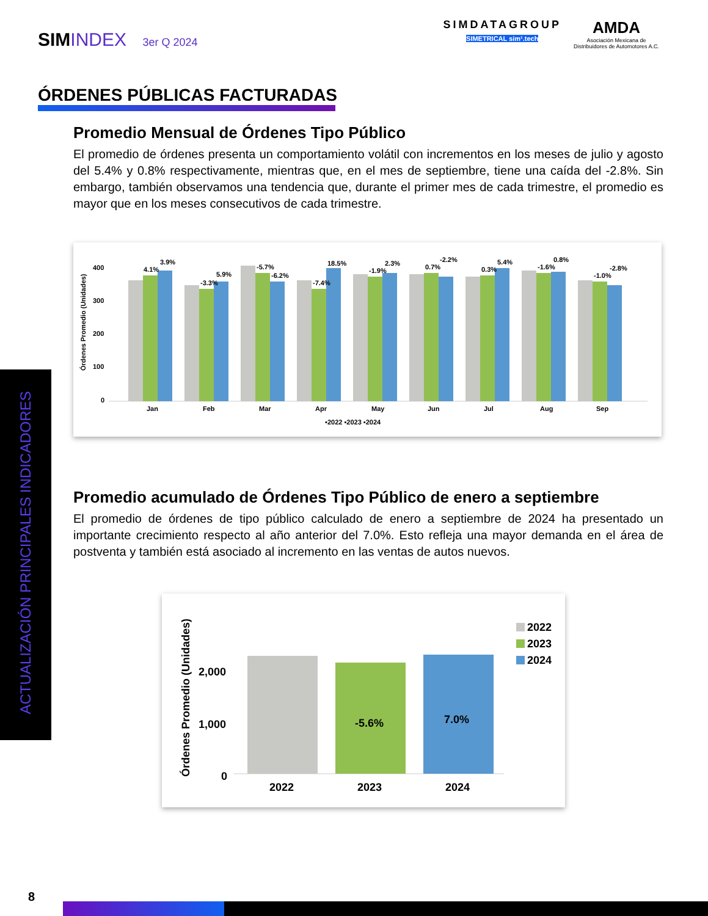SIMINDEX 3er Q 2024
SIMDATAGROUP
SIMETRICAL sim¹.tech
AMDA
Asociación Mexicana de
Distribuidores de Automotores A.C.
ÓRDENES PÚBLICAS FACTURADAS
Promedio Mensual de Órdenes Tipo Público
El promedio de órdenes presenta un comportamiento volátil con incrementos en los meses de julio y agosto del 5.4% y 0.8% respectivamente, mientras que, en el mes de septiembre, tiene una caída del -2.8%. Sin embargo, también observamos una tendencia que, durante el primer mes de cada trimestre, el promedio es mayor que en los meses consecutivos de cada trimestre.
Órdenes Promedio (Unidades)
0
100
200
300
400
4.1%
3.9%
-3.3%
5.9%
-5.7%
-6.2%
-7.4%
18.5%
-1.9%
2.3%
0.7%
-2.2%
0.3%
5.4%
-1.6%
0.8%
-1.0%
-2.8%
Jan
Feb
Mar
Apr
May
Jun
Jul
Aug
Sep
▪2022 ▪2023 ▪2024
Promedio acumulado de Órdenes Tipo Público de enero a septiembre
El promedio de órdenes de tipo público calculado de enero a septiembre de 2024 ha presentado un importante crecimiento respecto al año anterior del 7.0%. Esto refleja una mayor demanda en el área de postventa y también está asociado al incremento en las ventas de autos nuevos.
Órdenes Promedio (Unidades)
0
1,000
2,000
-5.6%
7.0%
2022
2023
2024
2022
2023
2024
ACTUALIZACIÓN PRINCIPALES INDICADORES
8